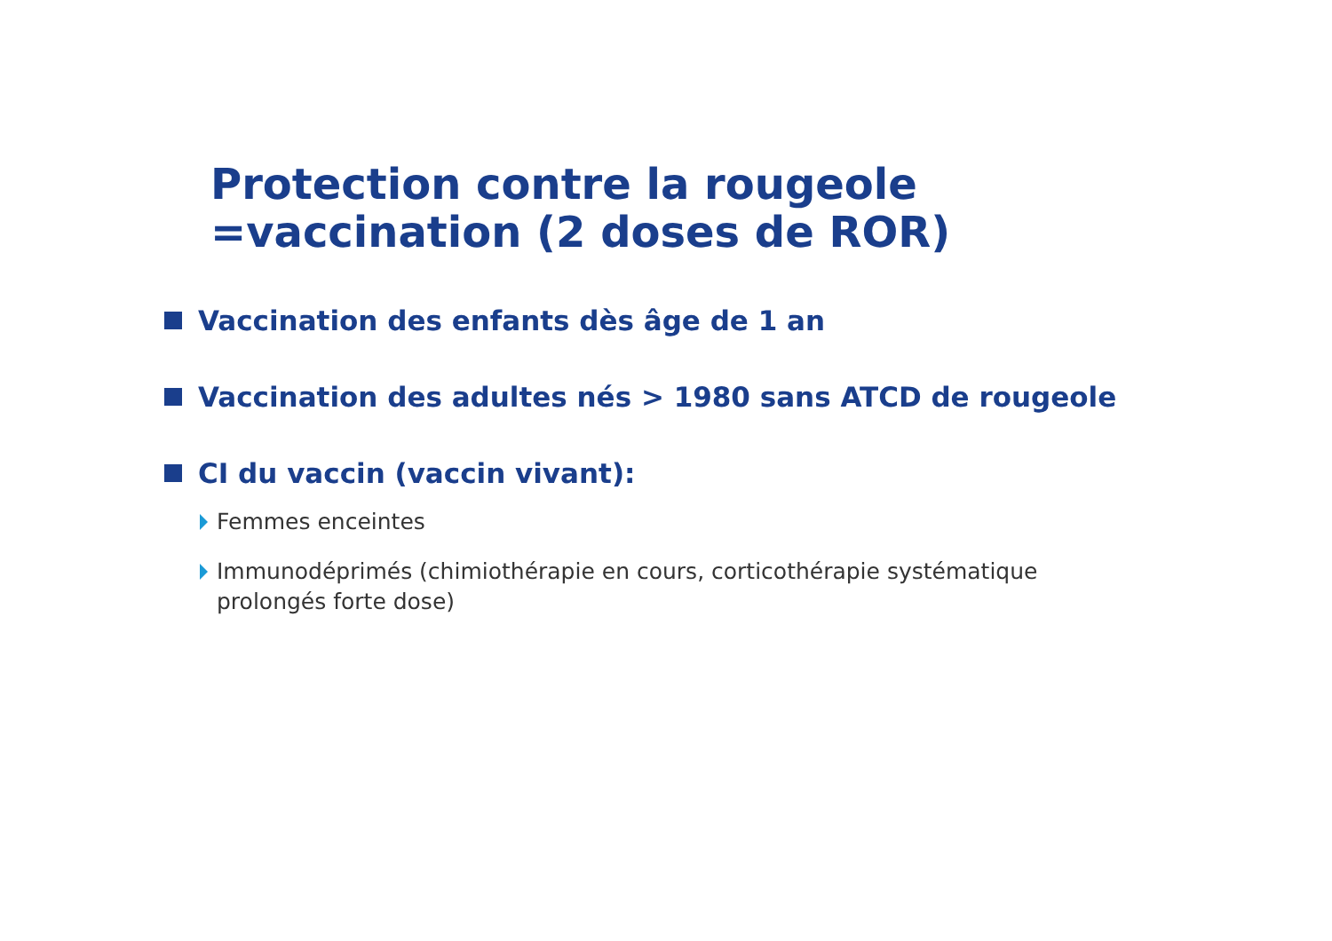Protection contre la rougeole
=vaccination (2 doses de ROR)
Vaccination des enfants dès âge de 1 an
Vaccination des adultes nés > 1980 sans ATCD de rougeole
CI du vaccin (vaccin vivant):
Femmes enceintes
Immunodéprimés (chimiothérapie en cours, corticothérapie systématique
prolongés forte dose)